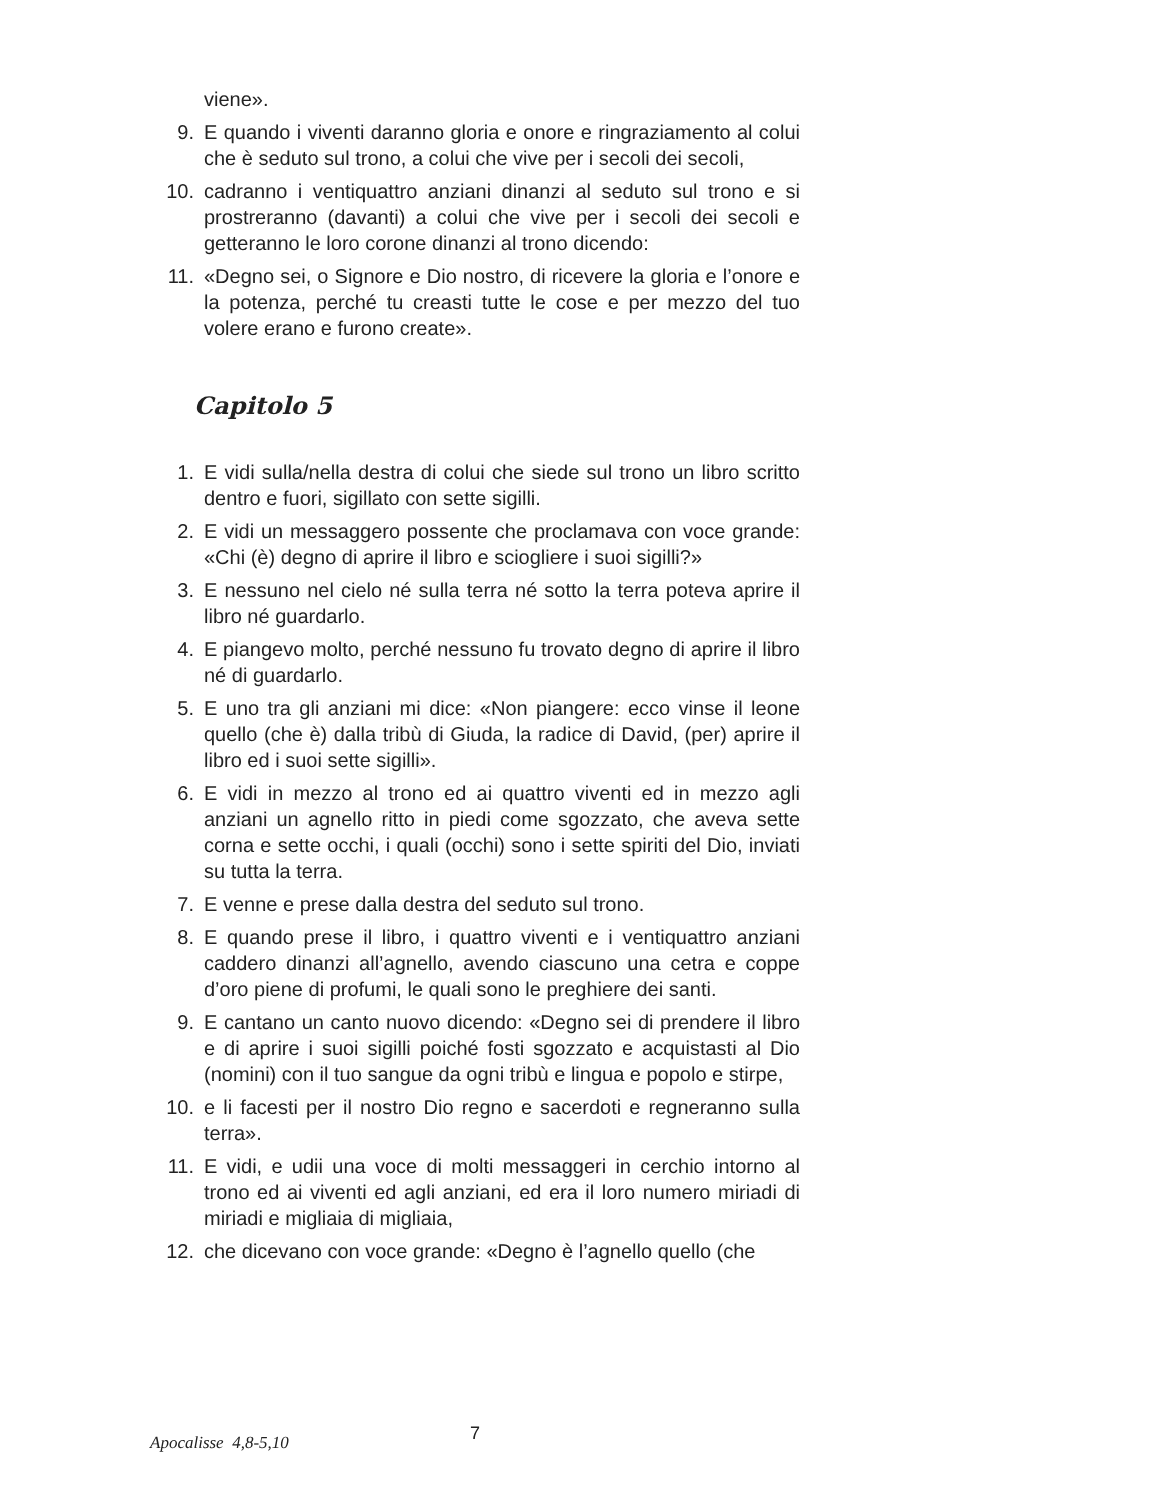viene».
9. E quando i viventi daranno gloria e onore e ringraziamento al colui che è seduto sul trono, a colui che vive per i secoli dei secoli,
10. cadranno i ventiquattro anziani dinanzi al seduto sul trono e si prostreranno (davanti) a colui che vive per i secoli dei secoli e getteranno le loro corone dinanzi al trono dicendo:
11. «Degno sei, o Signore e Dio nostro, di ricevere la gloria e l’onore e la potenza, perché tu creasti tutte le cose e per mezzo del tuo volere erano e furono create».
Capitolo 5
1. E vidi sulla/nella destra di colui che siede sul trono un libro scritto dentro e fuori, sigillato con sette sigilli.
2. E vidi un messaggero possente che proclamava con voce grande: «Chi (è) degno di aprire il libro e sciogliere i suoi sigilli?»
3. E nessuno nel cielo né sulla terra né sotto la terra poteva aprire il libro né guardarlo.
4. E piangevo molto, perché nessuno fu trovato degno di aprire il libro né di guardarlo.
5. E uno tra gli anziani mi dice: «Non piangere: ecco vinse il leone quello (che è) dalla tribù di Giuda, la radice di David, (per) aprire il libro ed i suoi sette sigilli».
6. E vidi in mezzo al trono ed ai quattro viventi ed in mezzo agli anziani un agnello ritto in piedi come sgozzato, che aveva sette corna e sette occhi, i quali (occhi) sono i sette spiriti del Dio, inviati su tutta la terra.
7. E venne e prese dalla destra del seduto sul trono.
8. E quando prese il libro, i quattro viventi e i ventiquattro anziani caddero dinanzi all’agnello, avendo ciascuno una cetra e coppe d’oro piene di profumi, le quali sono le preghiere dei santi.
9. E cantano un canto nuovo dicendo: «Degno sei di prendere il libro e di aprire i suoi sigilli poiché fosti sgozzato e acquistasti al Dio (nomini) con il tuo sangue da ogni tribù e lingua e popolo e stirpe,
10. e li facesti per il nostro Dio regno e sacerdoti e regneranno sulla terra».
11. E vidi, e udii una voce di molti messaggeri in cerchio intorno al trono ed ai viventi ed agli anziani, ed era il loro numero miriadi di miriadi e migliaia di migliaia,
12. che dicevano con voce grande: «Degno è l’agnello quello (che
Apocalisse 4,8-5,10 7